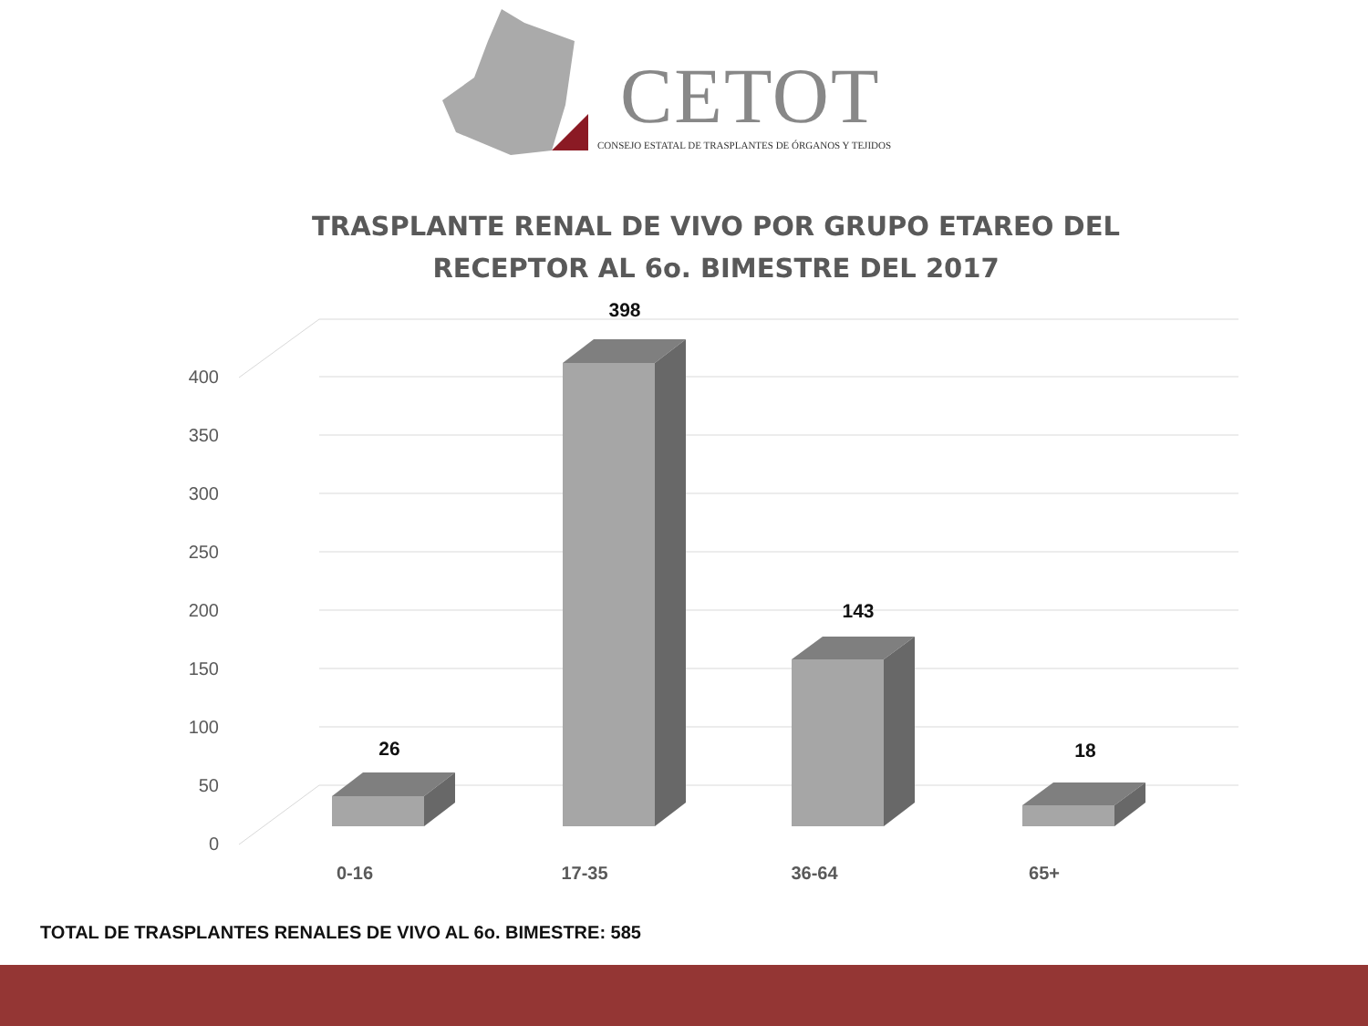CETOT
CONSEJO ESTATAL DE TRASPLANTES DE ÓRGANOS Y TEJIDOS
TRASPLANTE RENAL DE VIVO POR GRUPO ETAREO DEL RECEPTOR AL 6o. BIMESTRE DEL 2017
0
50
100
150
200
250
300
350
400
26
398
143
18
0-16
17-35
36-64
65+
TOTAL DE TRASPLANTES RENALES DE VIVO AL 6o. BIMESTRE: 585